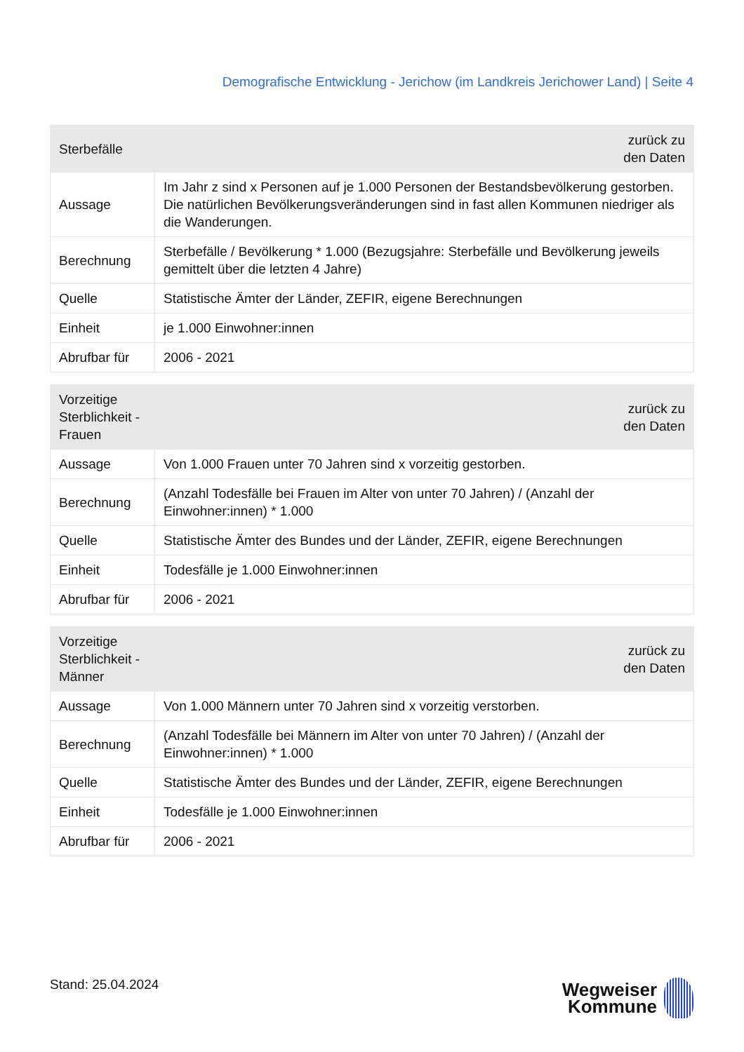Demografische Entwicklung - Jerichow (im Landkreis Jerichower Land) | Seite 4
| Sterbefälle | zurück zu den Daten |
| --- | --- |
| Aussage | Im Jahr z sind x Personen auf je 1.000 Personen der Bestandsbevölkerung gestorben. Die natürlichen Bevölkerungsveränderungen sind in fast allen Kommunen niedriger als die Wanderungen. |
| Berechnung | Sterbefälle / Bevölkerung * 1.000 (Bezugsjahre: Sterbefälle und Bevölkerung jeweils gemittelt über die letzten 4 Jahre) |
| Quelle | Statistische Ämter der Länder, ZEFIR, eigene Berechnungen |
| Einheit | je 1.000 Einwohner:innen |
| Abrufbar für | 2006 - 2021 |
| Vorzeitige Sterblichkeit - Frauen | zurück zu den Daten |
| --- | --- |
| Aussage | Von 1.000 Frauen unter 70 Jahren sind x vorzeitig gestorben. |
| Berechnung | (Anzahl Todesfälle bei Frauen im Alter von unter 70 Jahren) / (Anzahl der Einwohner:innen) * 1.000 |
| Quelle | Statistische Ämter des Bundes und der Länder, ZEFIR, eigene Berechnungen |
| Einheit | Todesfälle je 1.000 Einwohner:innen |
| Abrufbar für | 2006 - 2021 |
| Vorzeitige Sterblichkeit - Männer | zurück zu den Daten |
| --- | --- |
| Aussage | Von 1.000 Männern unter 70 Jahren sind x vorzeitig verstorben. |
| Berechnung | (Anzahl Todesfälle bei Männern im Alter von unter 70 Jahren) / (Anzahl der Einwohner:innen) * 1.000 |
| Quelle | Statistische Ämter des Bundes und der Länder, ZEFIR, eigene Berechnungen |
| Einheit | Todesfälle je 1.000 Einwohner:innen |
| Abrufbar für | 2006 - 2021 |
Stand: 25.04.2024
Wegweiser
Kommune